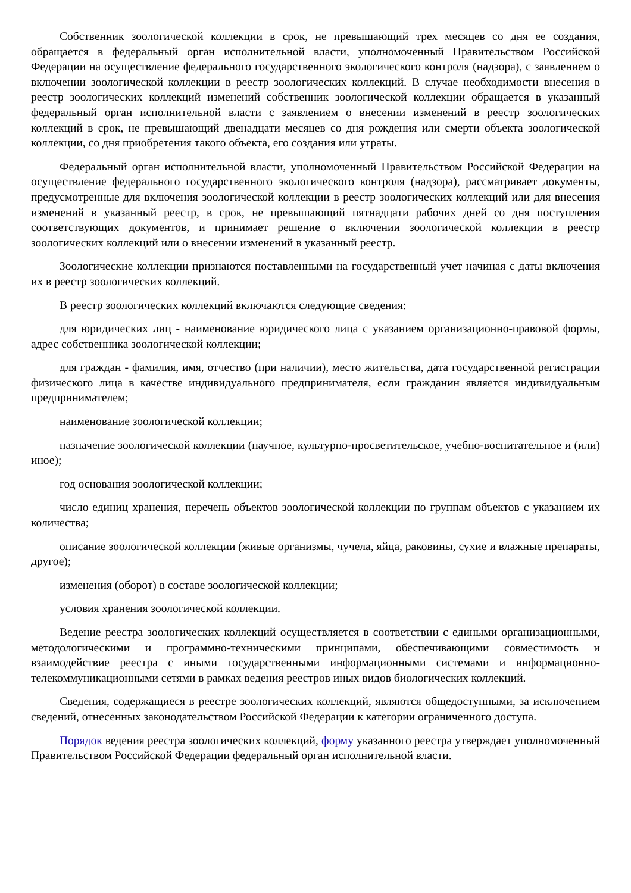Собственник зоологической коллекции в срок, не превышающий трех месяцев со дня ее создания, обращается в федеральный орган исполнительной власти, уполномоченный Правительством Российской Федерации на осуществление федерального государственного экологического контроля (надзора), с заявлением о включении зоологической коллекции в реестр зоологических коллекций. В случае необходимости внесения в реестр зоологических коллекций изменений собственник зоологической коллекции обращается в указанный федеральный орган исполнительной власти с заявлением о внесении изменений в реестр зоологических коллекций в срок, не превышающий двенадцати месяцев со дня рождения или смерти объекта зоологической коллекции, со дня приобретения такого объекта, его создания или утраты.
Федеральный орган исполнительной власти, уполномоченный Правительством Российской Федерации на осуществление федерального государственного экологического контроля (надзора), рассматривает документы, предусмотренные для включения зоологической коллекции в реестр зоологических коллекций или для внесения изменений в указанный реестр, в срок, не превышающий пятнадцати рабочих дней со дня поступления соответствующих документов, и принимает решение о включении зоологической коллекции в реестр зоологических коллекций или о внесении изменений в указанный реестр.
Зоологические коллекции признаются поставленными на государственный учет начиная с даты включения их в реестр зоологических коллекций.
В реестр зоологических коллекций включаются следующие сведения:
для юридических лиц - наименование юридического лица с указанием организационно-правовой формы, адрес собственника зоологической коллекции;
для граждан - фамилия, имя, отчество (при наличии), место жительства, дата государственной регистрации физического лица в качестве индивидуального предпринимателя, если гражданин является индивидуальным предпринимателем;
наименование зоологической коллекции;
назначение зоологической коллекции (научное, культурно-просветительское, учебно-воспитательное и (или) иное);
год основания зоологической коллекции;
число единиц хранения, перечень объектов зоологической коллекции по группам объектов с указанием их количества;
описание зоологической коллекции (живые организмы, чучела, яйца, раковины, сухие и влажные препараты, другое);
изменения (оборот) в составе зоологической коллекции;
условия хранения зоологической коллекции.
Ведение реестра зоологических коллекций осуществляется в соответствии с едиными организационными, методологическими и программно-техническими принципами, обеспечивающими совместимость и взаимодействие реестра с иными государственными информационными системами и информационно-телекоммуникационными сетями в рамках ведения реестров иных видов биологических коллекций.
Сведения, содержащиеся в реестре зоологических коллекций, являются общедоступными, за исключением сведений, отнесенных законодательством Российской Федерации к категории ограниченного доступа.
Порядок ведения реестра зоологических коллекций, форму указанного реестра утверждает уполномоченный Правительством Российской Федерации федеральный орган исполнительной власти.